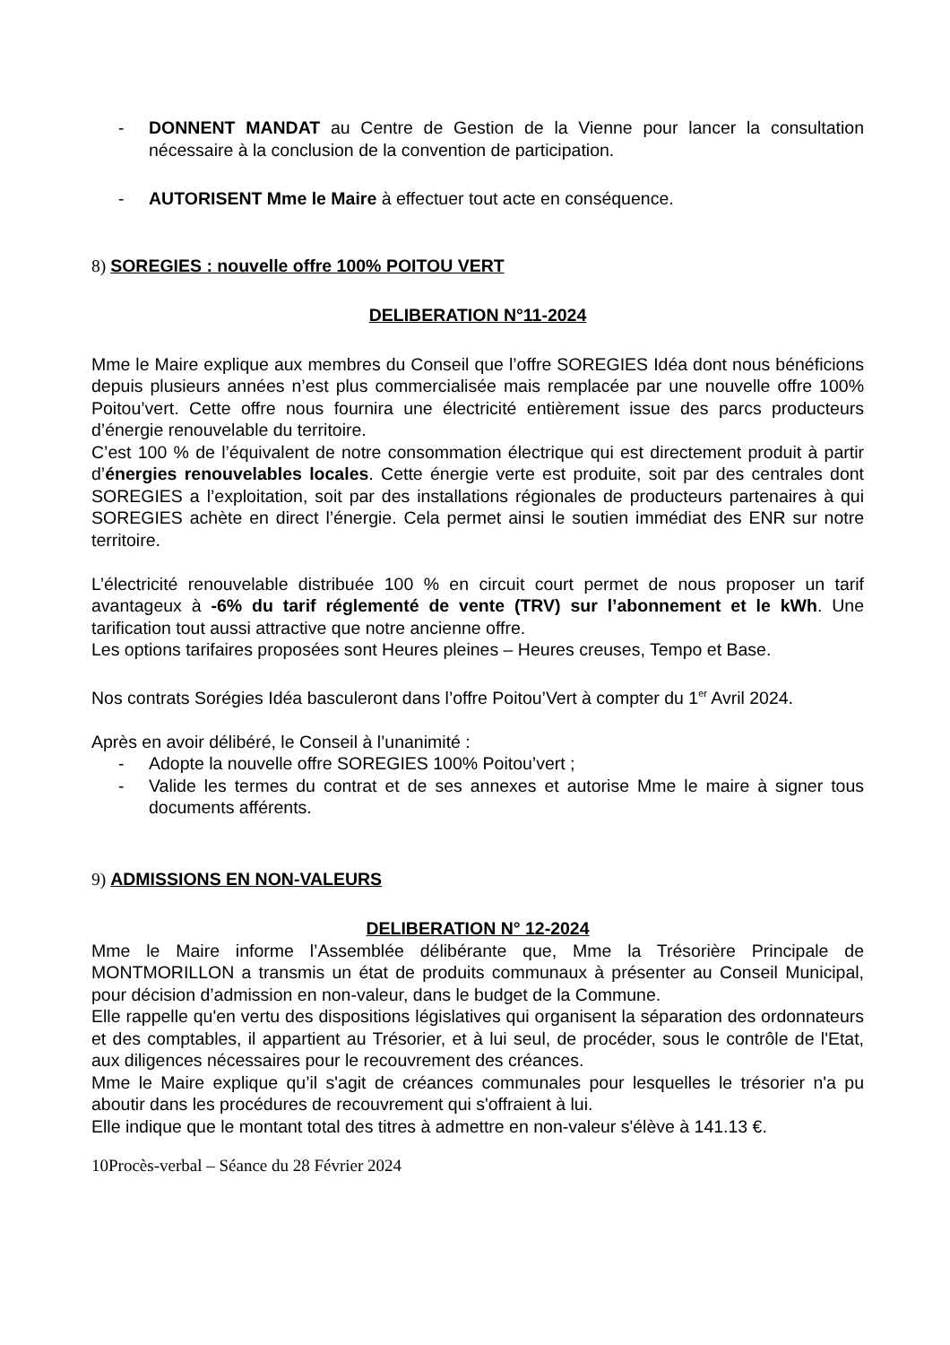- DONNENT MANDAT au Centre de Gestion de la Vienne pour lancer la consultation nécessaire à la conclusion de la convention de participation.
- AUTORISENT Mme le Maire à effectuer tout acte en conséquence.
8) SOREGIES : nouvelle offre 100% POITOU VERT
DELIBERATION N°11-2024
Mme le Maire explique aux membres du Conseil que l’offre SOREGIES Idéa dont nous bénéficions depuis plusieurs années n’est plus commercialisée mais remplacée par une nouvelle offre 100% Poitou’vert. Cette offre nous fournira une électricité entièrement issue des parcs producteurs d’énergie renouvelable du territoire.
C’est 100 % de l’équivalent de notre consommation électrique qui est directement produit à partir d’énergies renouvelables locales. Cette énergie verte est produite, soit par des centrales dont SOREGIES a l’exploitation, soit par des installations régionales de producteurs partenaires à qui SOREGIES achète en direct l’énergie. Cela permet ainsi le soutien immédiat des ENR sur notre territoire.
L’électricité renouvelable distribuée 100 % en circuit court permet de nous proposer un tarif avantageux à -6% du tarif réglementé de vente (TRV) sur l’abonnement et le kWh. Une tarification tout aussi attractive que notre ancienne offre.
Les options tarifaires proposées sont Heures pleines – Heures creuses, Tempo et Base.
Nos contrats Sorégies Idéa basculeront dans l’offre Poitou’Vert à compter du 1<sup>er</sup> Avril 2024.
Après en avoir délibéré, le Conseil à l’unanimité :
- Adopte la nouvelle offre SOREGIES 100% Poitou’vert ;
- Valide les termes du contrat et de ses annexes et autorise Mme le maire à signer tous documents afférents.
9) ADMISSIONS EN NON-VALEURS
DELIBERATION N° 12-2024
Mme le Maire informe l’Assemblée délibérante que, Mme la Trésorière Principale de MONTMORILLON a transmis un état de produits communaux à présenter au Conseil Municipal, pour décision d’admission en non-valeur, dans le budget de la Commune.
Elle rappelle qu'en vertu des dispositions législatives qui organisent la séparation des ordonnateurs et des comptables, il appartient au Trésorier, et à lui seul, de procéder, sous le contrôle de l'Etat, aux diligences nécessaires pour le recouvrement des créances.
Mme le Maire explique qu’il s'agit de créances communales pour lesquelles le trésorier n'a pu aboutir dans les procédures de recouvrement qui s'offraient à lui.
Elle indique que le montant total des titres à admettre en non-valeur s'élève à 141.13 €.
10Procès-verbal – Séance du 28 Février 2024